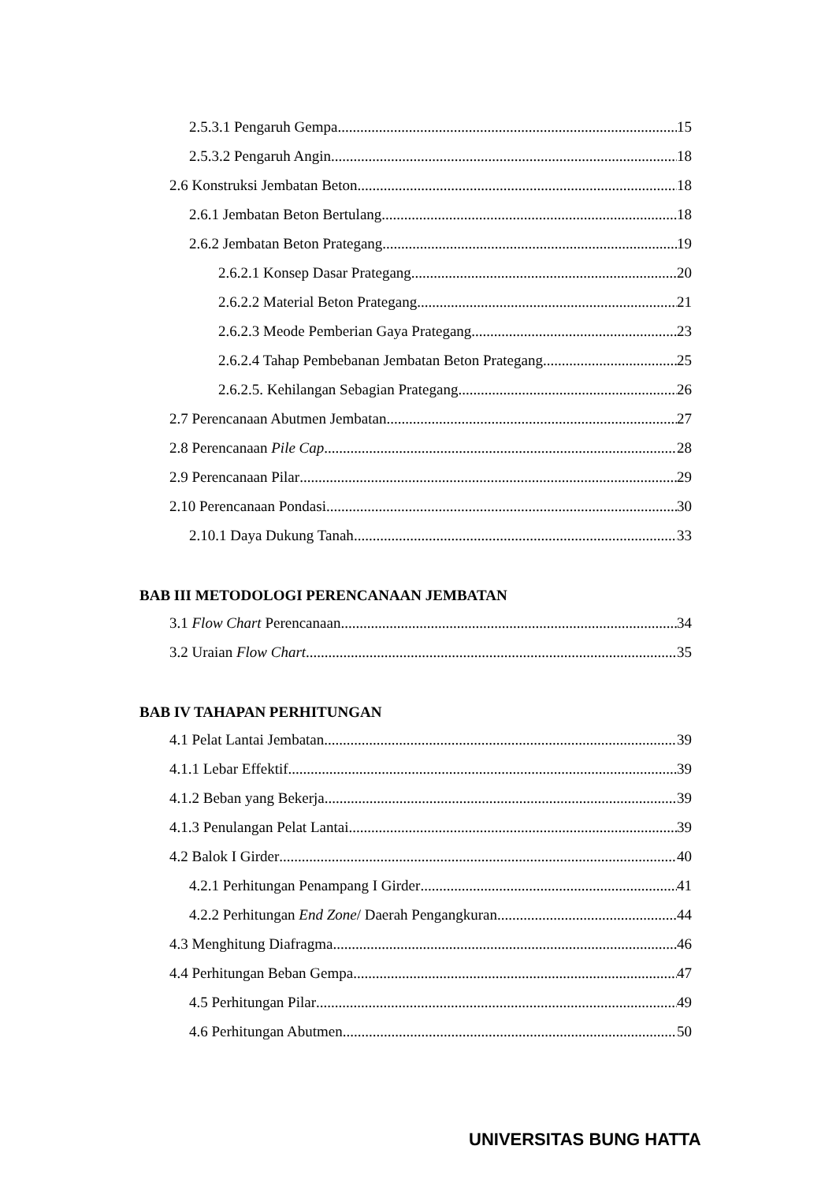2.5.3.1 Pengaruh Gempa 15
2.5.3.2 Pengaruh Angin 18
2.6 Konstruksi Jembatan Beton 18
2.6.1 Jembatan Beton Bertulang 18
2.6.2 Jembatan Beton Prategang 19
2.6.2.1 Konsep Dasar Prategang 20
2.6.2.2 Material Beton Prategang 21
2.6.2.3 Meode Pemberian Gaya Prategang 23
2.6.2.4 Tahap Pembebanan Jembatan Beton Prategang 25
2.6.2.5. Kehilangan Sebagian Prategang 26
2.7 Perencanaan Abutmen Jembatan 27
2.8 Perencanaan Pile Cap 28
2.9 Perencanaan Pilar 29
2.10 Perencanaan Pondasi 30
2.10.1 Daya Dukung Tanah 33
BAB III METODOLOGI PERENCANAAN JEMBATAN
3.1 Flow Chart Perencanaan 34
3.2 Uraian Flow Chart 35
BAB IV TAHAPAN PERHITUNGAN
4.1 Pelat Lantai Jembatan 39
4.1.1 Lebar Effektif 39
4.1.2 Beban yang Bekerja 39
4.1.3 Penulangan Pelat Lantai 39
4.2 Balok I Girder 40
4.2.1 Perhitungan Penampang I Girder 41
4.2.2 Perhitungan End Zone/ Daerah Pengangkuran 44
4.3 Menghitung Diafragma 46
4.4 Perhitungan Beban Gempa 47
4.5 Perhitungan Pilar 49
4.6 Perhitungan Abutmen 50
UNIVERSITAS BUNG HATTA